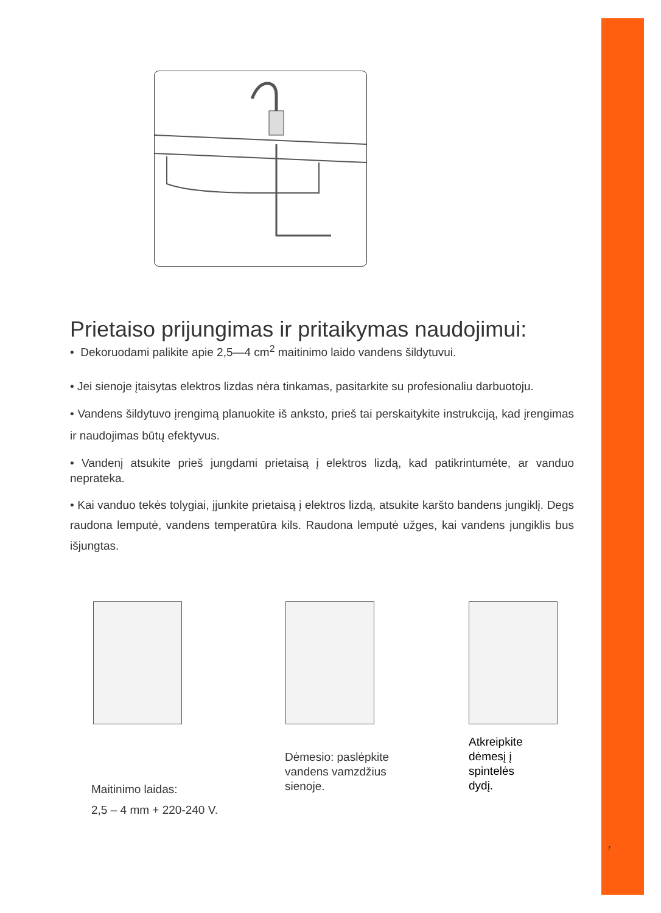Prietaiso prijungimas ir pritaikymas naudojimui:
• Dekoruodami palikite apie 2,5—4 cm<sup>2</sup> maitinimo laido vandens šildytuvui.
• Jei sienoje įtaisytas elektros lizdas nėra tinkamas, pasitarkite su profesionaliu darbuotoju.
• Vandens šildytuvo įrengimą planuokite iš anksto, prieš tai perskaitykite instrukciją, kad įrengimas ir naudojimas būtų efektyvus.
• Vandenį atsukite prieš jungdami prietaisą į elektros lizdą, kad patikrintumėte, ar vanduo neprateka.
• Kai vanduo tekės tolygiai, įjunkite prietaisą į elektros lizdą, atsukite karšto bandens jungiklį. Degs raudona lemputė, vandens temperatūra kils. Raudona lemputė užges, kai vandens jungiklis bus išjungtas.
Maitinimo laidas:
2,5 – 4 mm + 220-240 V.
Dėmesio: paslėpkite
vandens vamzdžius
sienoje.
Atkreipkite
dėmesį į
spintelės
dydį.
7